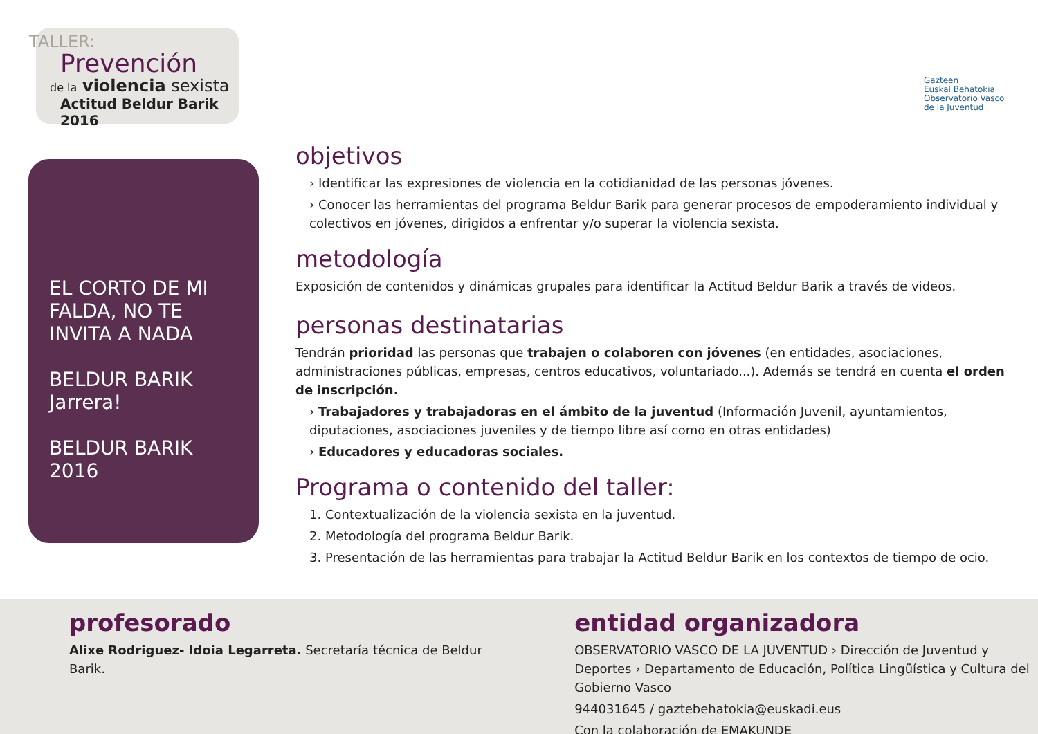TALLER:
Prevención
de la violencia sexista
Actitud Beldur Barik 2016
EL CORTO DE MI FALDA, NO TE INVITA A NADA
BELDUR BARIK Jarrera!
BELDUR BARIK 2016
Gazteen
Euskal Behatokia
Observatorio Vasco
de la Juventud
objetivos
› Identificar las expresiones de violencia en la cotidianidad de las personas jóvenes.
› Conocer las herramientas del programa Beldur Barik para generar procesos de empoderamiento individual y colectivos en jóvenes, dirigidos a enfrentar y/o superar la violencia sexista.
metodología
Exposición de contenidos y dinámicas grupales para identificar la Actitud Beldur Barik a través de videos.
personas destinatarias
Tendrán prioridad las personas que trabajen o colaboren con jóvenes (en entidades, asociaciones, administraciones públicas, empresas, centros educativos, voluntariado...). Además se tendrá en cuenta el orden de inscripción.
› Trabajadores y trabajadoras en el ámbito de la juventud (Información Juvenil, ayuntamientos, diputaciones, asociaciones juveniles y de tiempo libre así como en otras entidades)
› Educadores y educadoras sociales.
Programa o contenido del taller:
1. Contextualización de la violencia sexista en la juventud.
2. Metodología del programa Beldur Barik.
3. Presentación de las herramientas para trabajar la Actitud Beldur Barik en los contextos de tiempo de ocio.
profesorado
Alixe Rodriguez- Idoia Legarreta. Secretaría técnica de Beldur Barik.
entidad organizadora
OBSERVATORIO VASCO DE LA JUVENTUD › Dirección de Juventud y Deportes › Departamento de Educación, Política Lingüística y Cultura del Gobierno Vasco
944031645 / gaztebehatokia@euskadi.eus
Con la colaboración de EMAKUNDE